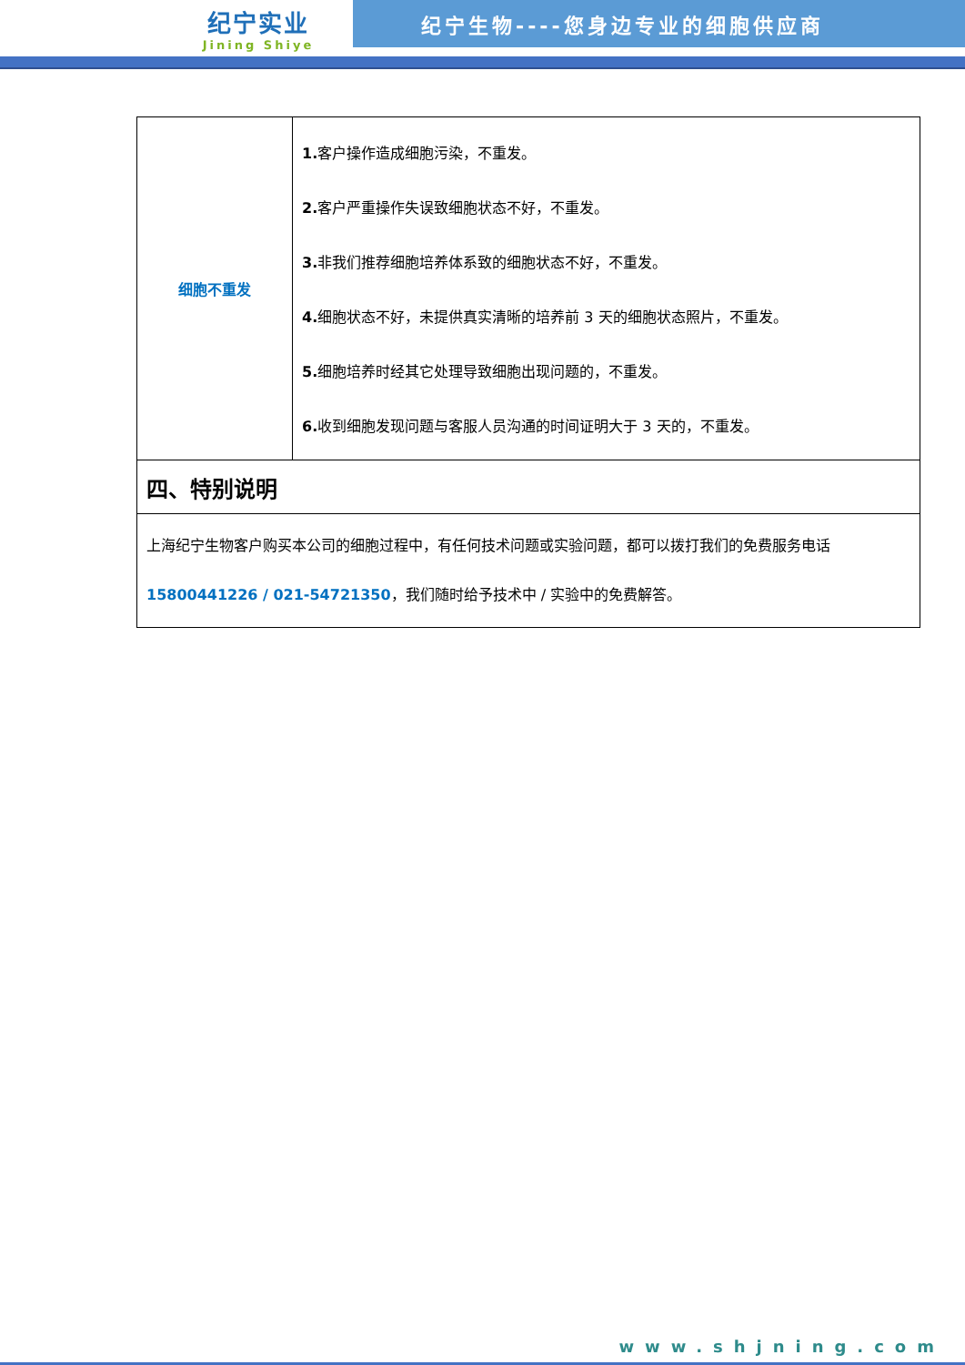纪宁实业
Jining Shiye
纪宁生物----您身边专业的细胞供应商
| 细胞不重发 | 1. 客户操作造成细胞污染，不重发。 2. 客户严重操作失误致细胞状态不好，不重发。 3. 非我们推荐细胞培养体系致的细胞状态不好，不重发。 4. 细胞状态不好，未提供真实清晰的培养前 3 天的细胞状态照片，不重发。 5. 细胞培养时经其它处理导致细胞出现问题的，不重发。 6. 收到细胞发现问题与客服人员沟通的时间证明大于 3 天的，不重发。 |
| 四、特别说明 | |
| 上海纪宁生物客户购买本公司的细胞过程中，有任何技术问题或实验问题，都可以拨打我们的免费服务电话 15800441226 / 021-54721350 ，我们随时给予技术中 / 实验中的免费解答。 | |
www.shjning.com